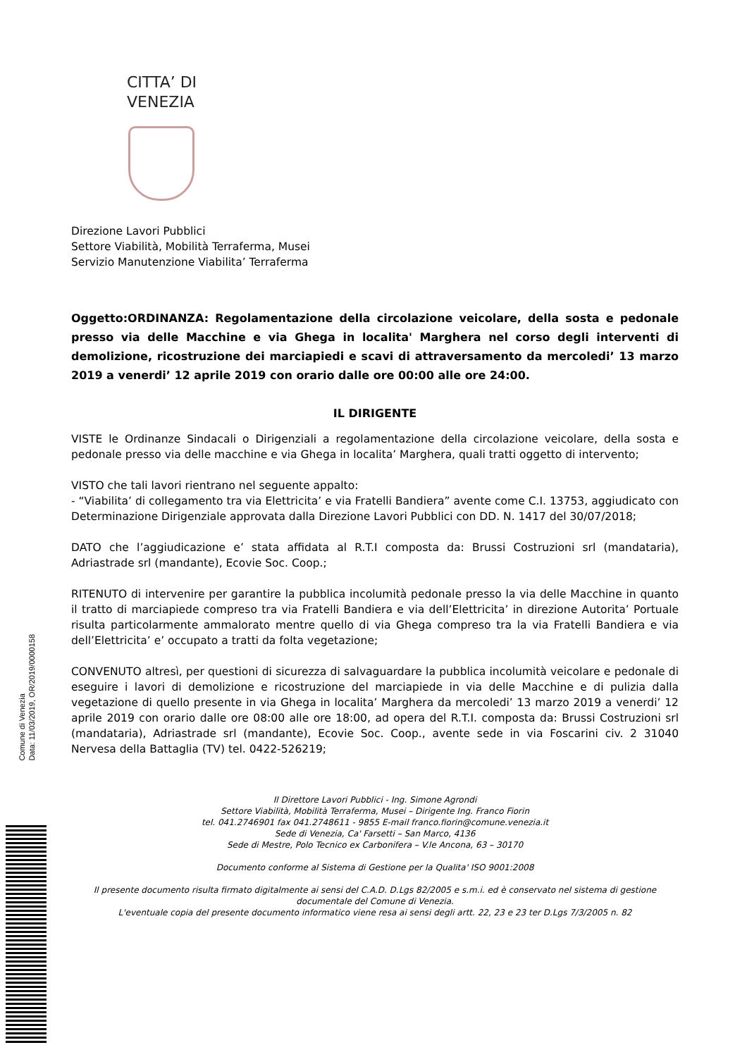CITTA’ DI
VENEZIA
Direzione Lavori Pubblici
Settore Viabilità, Mobilità Terraferma, Musei
Servizio Manutenzione Viabilita’ Terraferma
Oggetto:ORDINANZA: Regolamentazione della circolazione veicolare, della sosta e pedonale presso via delle Macchine e via Ghega in localita' Marghera nel corso degli interventi di demolizione, ricostruzione dei marciapiedi e scavi di attraversamento da mercoledi’ 13 marzo 2019 a venerdi’ 12 aprile 2019 con orario dalle ore 00:00 alle ore 24:00.
IL DIRIGENTE
VISTE le Ordinanze Sindacali o Dirigenziali a regolamentazione della circolazione veicolare, della sosta e pedonale presso via delle macchine e via Ghega in localita’ Marghera, quali tratti oggetto di intervento;
VISTO che tali lavori rientrano nel seguente appalto:
- “Viabilita’ di collegamento tra via Elettricita’ e via Fratelli Bandiera” avente come C.I. 13753, aggiudicato con Determinazione Dirigenziale approvata dalla Direzione Lavori Pubblici con DD. N. 1417 del 30/07/2018;
DATO che l’aggiudicazione e’ stata affidata al R.T.I composta da: Brussi Costruzioni srl (mandataria), Adriastrade srl (mandante), Ecovie Soc. Coop.;
RITENUTO di intervenire per garantire la pubblica incolumità pedonale presso la via delle Macchine in quanto il tratto di marciapiede compreso tra via Fratelli Bandiera e via dell’Elettricita’ in direzione Autorita’ Portuale risulta particolarmente ammalorato mentre quello di via Ghega compreso tra la via Fratelli Bandiera e via dell’Elettricita’ e’ occupato a tratti da folta vegetazione;
CONVENUTO altresì, per questioni di sicurezza di salvaguardare la pubblica incolumità veicolare e pedonale di eseguire i lavori di demolizione e ricostruzione del marciapiede in via delle Macchine e di pulizia dalla vegetazione di quello presente in via Ghega in localita’ Marghera da mercoledi’ 13 marzo 2019 a venerdi’ 12 aprile 2019 con orario dalle ore 08:00 alle ore 18:00, ad opera del R.T.I. composta da: Brussi Costruzioni srl (mandataria), Adriastrade srl (mandante), Ecovie Soc. Coop., avente sede in via Foscarini civ. 2 31040 Nervesa della Battaglia (TV) tel. 0422-526219;
Il Direttore Lavori Pubblici - Ing. Simone Agrondi
Settore Viabilità, Mobilità Terraferma, Musei – Dirigente Ing. Franco Fiorin
tel. 041.2746901 fax 041.2748611 - 9855 E-mail franco.fiorin@comune.venezia.it
Sede di Venezia, Ca' Farsetti – San Marco, 4136
Sede di Mestre, Polo Tecnico ex Carbonifera – V.le Ancona, 63 – 30170
Documento conforme al Sistema di Gestione per la Qualita' ISO 9001:2008
Il presente documento risulta firmato digitalmente ai sensi del C.A.D. D.Lgs 82/2005 e s.m.i. ed è conservato nel sistema di gestione documentale del Comune di Venezia.
L'eventuale copia del presente documento informatico viene resa ai sensi degli artt. 22, 23 e 23 ter D.Lgs 7/3/2005 n. 82
Comune di Venezia
Data: 11/03/2019, OR/2019/0000158